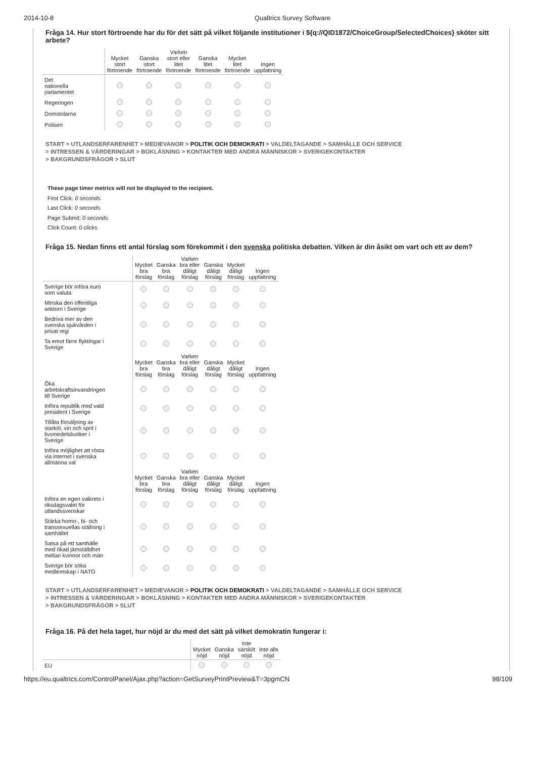2014-10-8 Qualtrics Survey Software
Fråga 14. Hur stort förtroende har du för det sätt på vilket följande institutioner i ${q://QID1872/ChoiceGroup/SelectedChoices} sköter sitt arbete?
| | Mycket stort förtroende | Ganska stort förtroende | Varken stort eller litet förtroende | Ganska litet förtroende | Mycket litet förtroende | Ingen uppfattning |
| --- | --- | --- | --- | --- | --- | --- |
| Det nationella parlamentet | | | | | | |
| Regeringen | | | | | | |
| Domstolarna | | | | | | |
| Polisen | | | | | | |
START > UTLANDSERFARENHET > MEDIEVANOR > POLITIK OCH DEMOKRATI > VALDELTAGANDE > SAMHÄLLE OCH SERVICE
> INTRESSEN & VÄRDERINGAR > BOKLÄSNING > KONTAKTER MED ANDRA MÄNNISKOR > SVERIGEKONTAKTER
> BAKGRUNDSFRÅGOR > SLUT
These page timer metrics will not be displayed to the recipient.
First Click: 0 seconds.
Last Click: 0 seconds.
Page Submit: 0 seconds.
Click Count: 0 clicks.
Fråga 15. Nedan finns ett antal förslag som förekommit i den svenska politiska debatten. Vilken är din åsikt om vart och ett av dem?
| | Mycket bra förslag | Ganska bra förslag | Varken bra eller dåligt förslag | Ganska dåligt förslag | Mycket dåligt förslag | Ingen uppfattning |
| --- | --- | --- | --- | --- | --- | --- |
| Sverige bör införa euro som valuta | | | | | | |
| Minska den offentliga sektorn i Sverige | | | | | | |
| Bedriva mer av den svenska sjukvården i privat regi | | | | | | |
| Ta emot färre flyktingar i Sverige | | | | | | |
| | Mycket bra förslag | Ganska bra förslag | Varken bra eller dåligt förslag | Ganska dåligt förslag | Mycket dåligt förslag | Ingen uppfattning |
| Öka arbetskraftsinvandringen till Sverige | | | | | | |
| Införa republik med vald president i Sverige | | | | | | |
| Tillåta försäljning av starköl, vin och sprit i livsmedelsbutiker i Sverige | | | | | | |
| Införa möjlighet att rösta via internet i svenska allmänna val | | | | | | |
| | Mycket bra förslag | Ganska bra förslag | Varken bra eller dåligt förslag | Ganska dåligt förslag | Mycket dåligt förslag | Ingen uppfattning |
| Införa en egen valkrets i riksdagsvalet för utlandssvenskar | | | | | | |
| Stärka homo-, bi- och transsexuellas ställning i samhället | | | | | | |
| Satsa på ett samhälle med ökad jämställdhet mellan kvinnor och män | | | | | | |
| Sverige bör söka medlemskap i NATO | | | | | | |
START > UTLANDSERFARENHET > MEDIEVANOR > POLITIK OCH DEMOKRATI > VALDELTAGANDE > SAMHÄLLE OCH SERVICE
> INTRESSEN & VÄRDERINGAR > BOKLÄSNING > KONTAKTER MED ANDRA MÄNNISKOR > SVERIGEKONTAKTER
> BAKGRUNDSFRÅGOR > SLUT
Fråga 16. På det hela taget, hur nöjd är du med det sätt på vilket demokratin fungerar i:
| | Mycket nöjd | Ganska nöjd | Inte särskilt nöjd | Inte alls nöjd |
| --- | --- | --- | --- | --- |
| EU | | | | |
https://eu.qualtrics.com/ControlPanel/Ajax.php?action=GetSurveyPrintPreview&T=3pgmCN 98/109